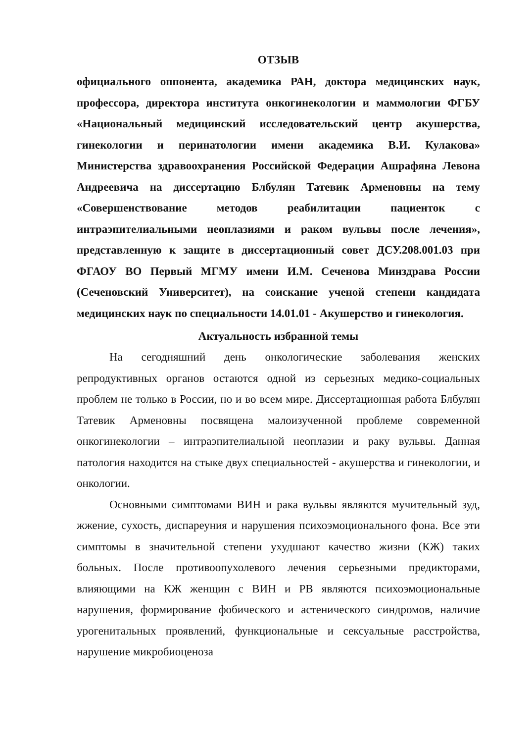ОТЗЫВ
официального оппонента, академика РАН, доктора медицинских наук, профессора, директора института онкогинекологии и маммологии ФГБУ «Национальный медицинский исследовательский центр акушерства, гинекологии и перинатологии имени академика В.И. Кулакова» Министерства здравоохранения Российской Федерации Ашрафяна Левона Андреевича на диссертацию Блбулян Татевик Арменовны на тему «Совершенствование методов реабилитации пациенток с интраэпителиальными неоплазиями и раком вульвы после лечения», представленную к защите в диссертационный совет ДСУ.208.001.03 при ФГАОУ ВО Первый МГМУ имени И.М. Сеченова Минздрава России (Сеченовский Университет), на соискание ученой степени кандидата медицинских наук по специальности 14.01.01 - Акушерство и гинекология.
Актуальность избранной темы
На сегодняшний день онкологические заболевания женских репродуктивных органов остаются одной из серьезных медико-социальных проблем не только в России, но и во всем мире. Диссертационная работа Блбулян Татевик Арменовны посвящена малоизученной проблеме современной онкогинекологии – интраэпителиальной неоплазии и раку вульвы. Данная патология находится на стыке двух специальностей - акушерства и гинекологии, и онкологии.
Основными симптомами ВИН и рака вульвы являются мучительный зуд, жжение, сухость, диспареуния и нарушения психоэмоционального фона. Все эти симптомы в значительной степени ухудшают качество жизни (КЖ) таких больных. После противоопухолевого лечения серьезными предикторами, влияющими на КЖ женщин с ВИН и РВ являются психоэмоциональные нарушения, формирование фобического и астенического синдромов, наличие урогенитальных проявлений, функциональные и сексуальные расстройства, нарушение микробиоценоза